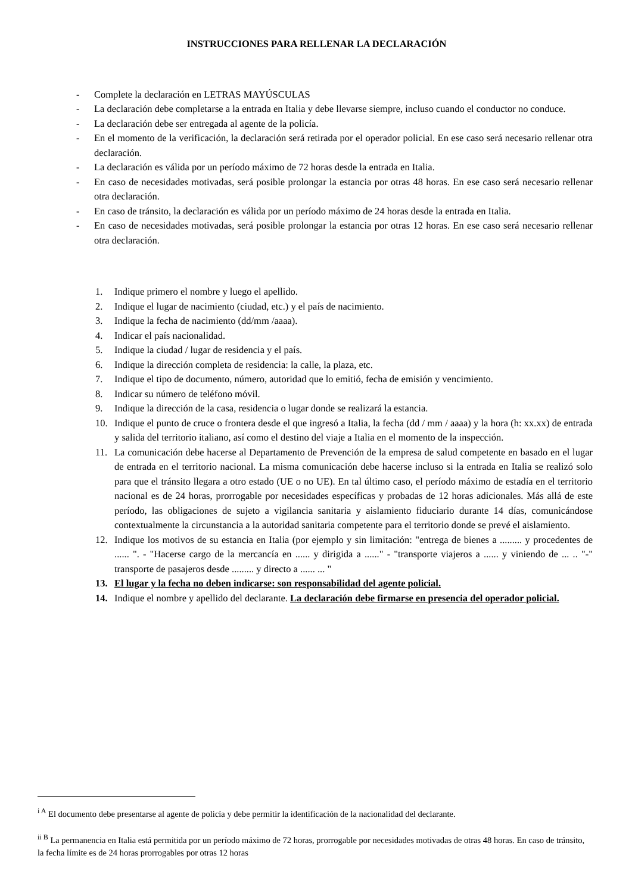INSTRUCCIONES PARA RELLENAR LA DECLARACIÓN
- Complete la declaración en LETRAS MAYÚSCULAS
- La declaración debe completarse a la entrada en Italia y debe llevarse siempre, incluso cuando el conductor no conduce.
- La declaración debe ser entregada al agente de la policía.
- En el momento de la verificación, la declaración será retirada por el operador policial. En ese caso será necesario rellenar otra declaración.
- La declaración es válida por un período máximo de 72 horas desde la entrada en Italia.
- En caso de necesidades motivadas, será posible prolongar la estancia por otras 48 horas. En ese caso será necesario rellenar otra declaración.
- En caso de tránsito, la declaración es válida por un período máximo de 24 horas desde la entrada en Italia.
- En caso de necesidades motivadas, será posible prolongar la estancia por otras 12 horas. En ese caso será necesario rellenar otra declaración.
1. Indique primero el nombre y luego el apellido.
2. Indique el lugar de nacimiento (ciudad, etc.) y el país de nacimiento.
3. Indique la fecha de nacimiento (dd/mm /aaaa).
4. Indicar el país nacionalidad.
5. Indique la ciudad / lugar de residencia y el país.
6. Indique la dirección completa de residencia: la calle, la plaza, etc.
7. Indique el tipo de documento, número, autoridad que lo emitió, fecha de emisión y vencimiento.
8. Indicar su número de teléfono móvil.
9. Indique la dirección de la casa, residencia o lugar donde se realizará la estancia.
10. Indique el punto de cruce o frontera desde el que ingresó a Italia, la fecha (dd / mm / aaaa) y la hora (h: xx.xx) de entrada y salida del territorio italiano, así como el destino del viaje a Italia en el momento de la inspección.
11. La comunicación debe hacerse al Departamento de Prevención de la empresa de salud competente en basado en el lugar de entrada en el territorio nacional. La misma comunicación debe hacerse incluso si la entrada en Italia se realizó solo para que el tránsito llegara a otro estado (UE o no UE). En tal último caso, el período máximo de estadía en el territorio nacional es de 24 horas, prorrogable por necesidades específicas y probadas de 12 horas adicionales. Más allá de este período, las obligaciones de sujeto a vigilancia sanitaria y aislamiento fiduciario durante 14 días, comunicándose contextualmente la circunstancia a la autoridad sanitaria competente para el territorio donde se prevé el aislamiento.
12. Indique los motivos de su estancia en Italia (por ejemplo y sin limitación: "entrega de bienes a ......... y procedentes de ...... ". - "Hacerse cargo de la mercancía en ...... y dirigida a ......" - "transporte viajeros a ...... y viniendo de ... .. "-" transporte de pasajeros desde ......... y directo a ...... ... "
13. El lugar y la fecha no deben indicarse: son responsabilidad del agente policial.
14. Indique el nombre y apellido del declarante. La declaración debe firmarse en presencia del operador policial.
<sup>i A</sup> El documento debe presentarse al agente de policía y debe permitir la identificación de la nacionalidad del declarante.
<sup>ii B</sup> La permanencia en Italia está permitida por un período máximo de 72 horas, prorrogable por necesidades motivadas de otras 48 horas. En caso de tránsito, la fecha límite es de 24 horas prorrogables por otras 12 horas